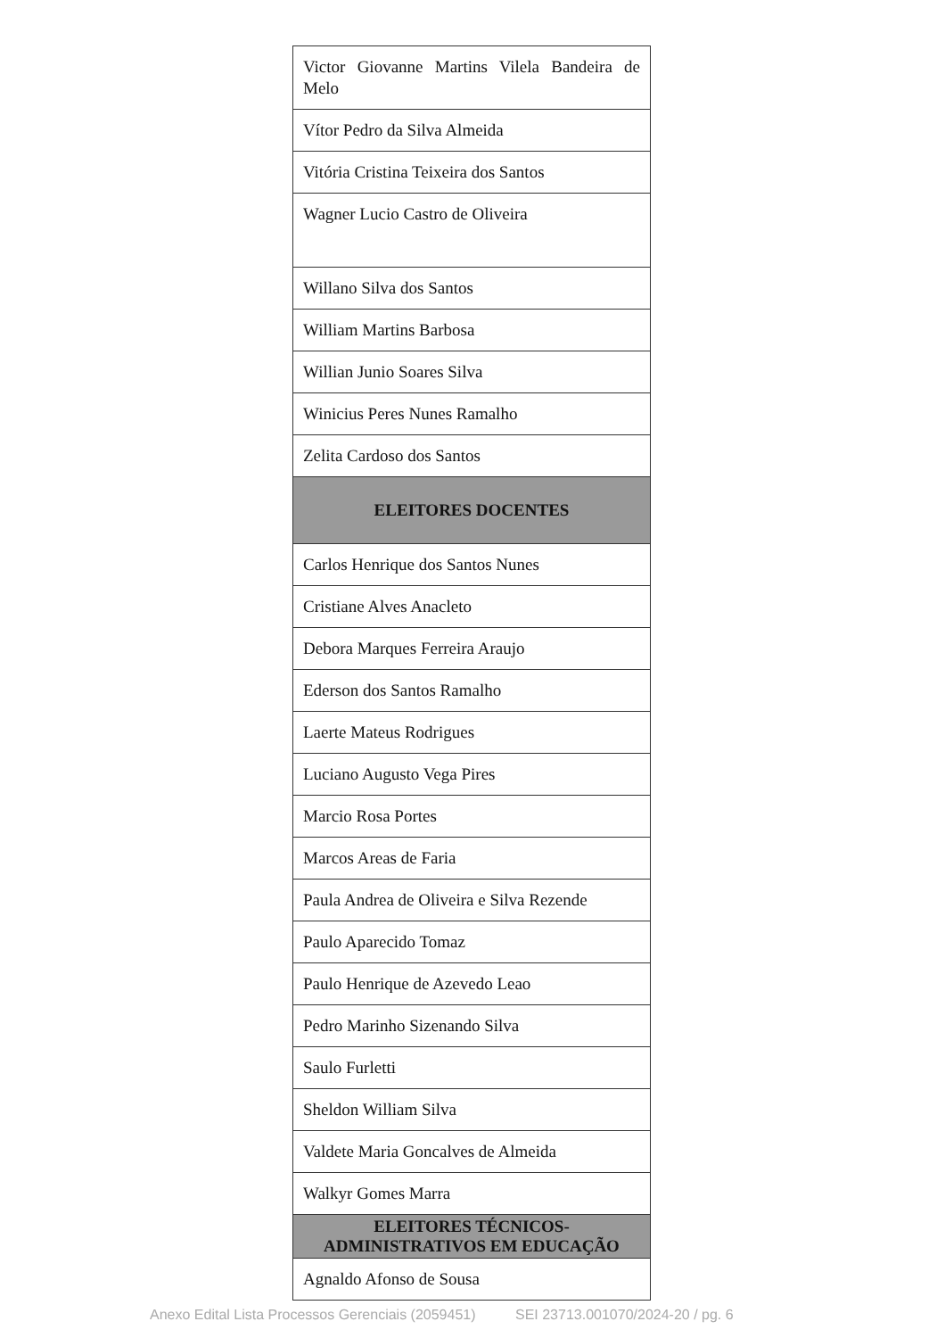| Victor Giovanne Martins Vilela Bandeira de Melo |
| Vítor Pedro da Silva Almeida |
| Vitória Cristina Teixeira dos Santos |
| Wagner Lucio Castro de Oliveira |
| Willano Silva dos Santos |
| William Martins Barbosa |
| Willian Junio Soares Silva |
| Winicius Peres Nunes Ramalho |
| Zelita Cardoso dos Santos |
| ELEITORES DOCENTES |
| Carlos Henrique dos Santos Nunes |
| Cristiane Alves Anacleto |
| Debora Marques Ferreira Araujo |
| Ederson dos Santos Ramalho |
| Laerte Mateus Rodrigues |
| Luciano Augusto Vega Pires |
| Marcio Rosa Portes |
| Marcos Areas de Faria |
| Paula Andrea de Oliveira e Silva Rezende |
| Paulo Aparecido Tomaz |
| Paulo Henrique de Azevedo Leao |
| Pedro Marinho Sizenando Silva |
| Saulo Furletti |
| Sheldon William Silva |
| Valdete Maria Goncalves de Almeida |
| Walkyr Gomes Marra |
| ELEITORES TÉCNICOS-ADMINISTRATIVOS EM EDUCAÇÃO |
| Agnaldo Afonso de Sousa |
Anexo Edital Lista Processos Gerenciais (2059451) SEI 23713.001070/2024-20 / pg. 6